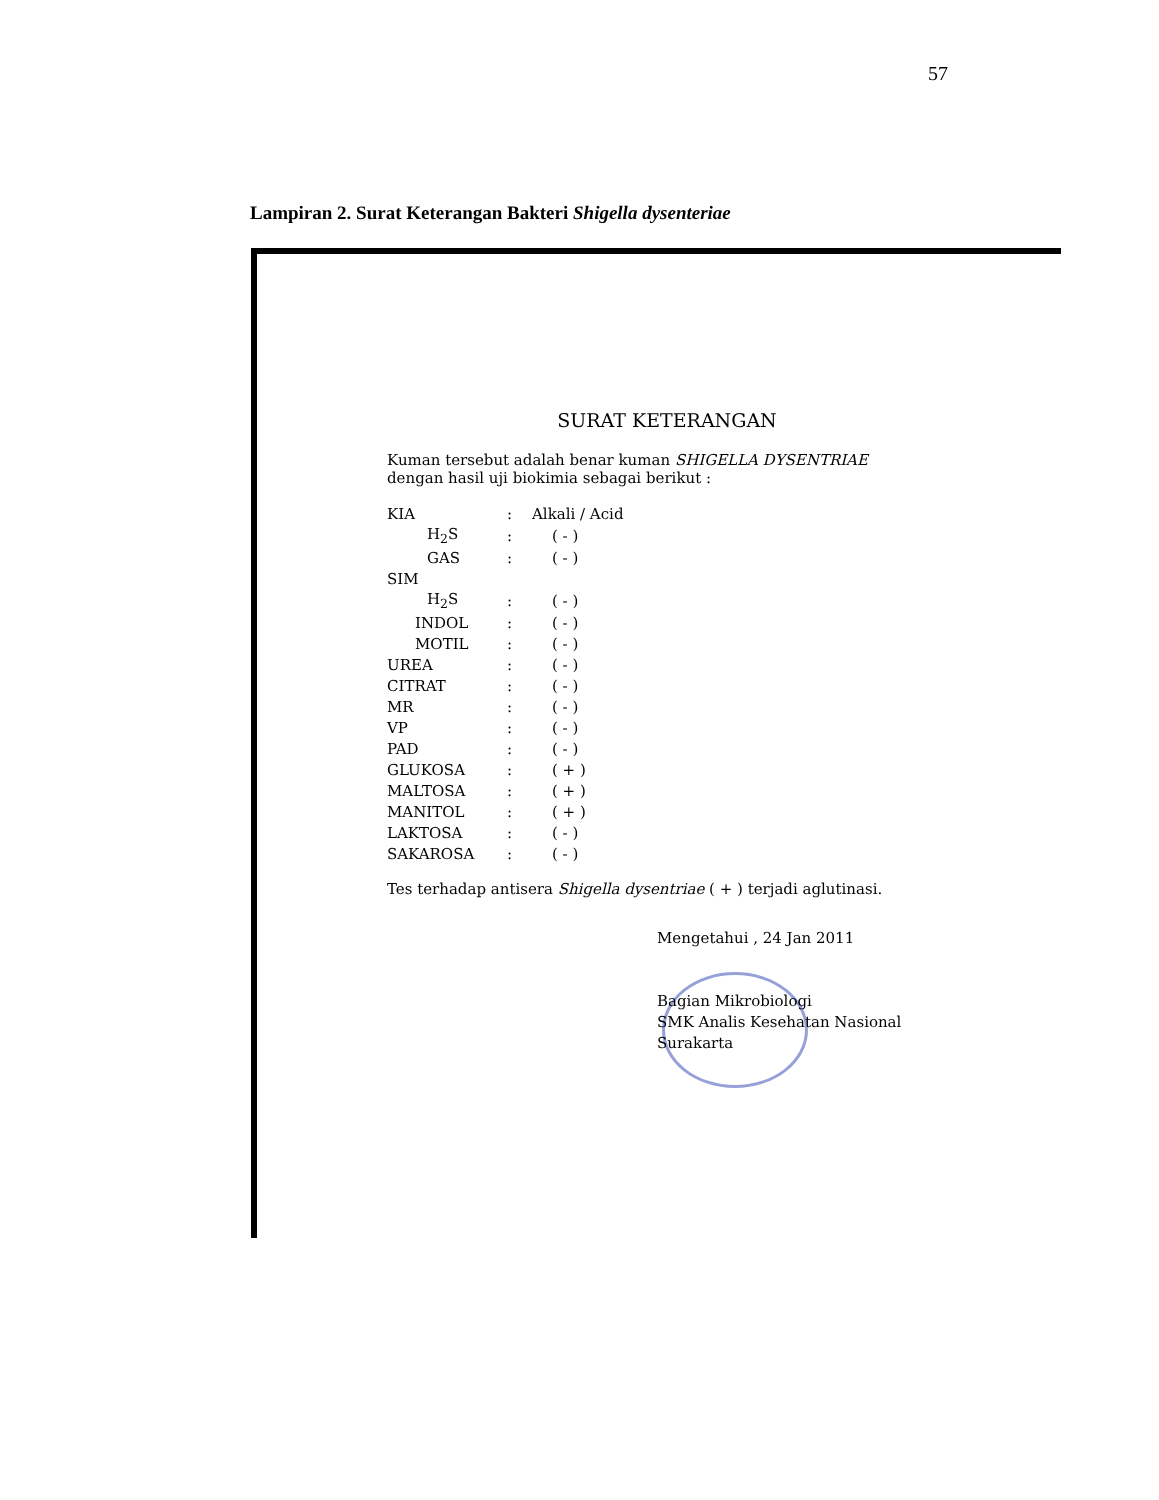57
Lampiran 2. Surat Keterangan Bakteri Shigella dysenteriae
SURAT KETERANGAN
Kuman tersebut adalah benar kuman SHIGELLA DYSENTRIAE
dengan hasil uji biokimia sebagai berikut :
| KIA | : | Alkali / Acid |
| H<sub>2</sub>S | : | ( - ) |
| GAS | : | ( - ) |
| SIM | | |
| H<sub>2</sub>S | : | ( - ) |
| INDOL | : | ( - ) |
| MOTIL | : | ( - ) |
| UREA | : | ( - ) |
| CITRAT | : | ( - ) |
| MR | : | ( - ) |
| VP | : | ( - ) |
| PAD | : | ( - ) |
| GLUKOSA | : | ( + ) |
| MALTOSA | : | ( + ) |
| MANITOL | : | ( + ) |
| LAKTOSA | : | ( - ) |
| SAKAROSA | : | ( - ) |
Tes terhadap antisera Shigella dysentriae ( + ) terjadi aglutinasi.
Mengetahui , 24 Jan 2011
Bagian Mikrobiologi
SMK Analis Kesehatan Nasional
Surakarta